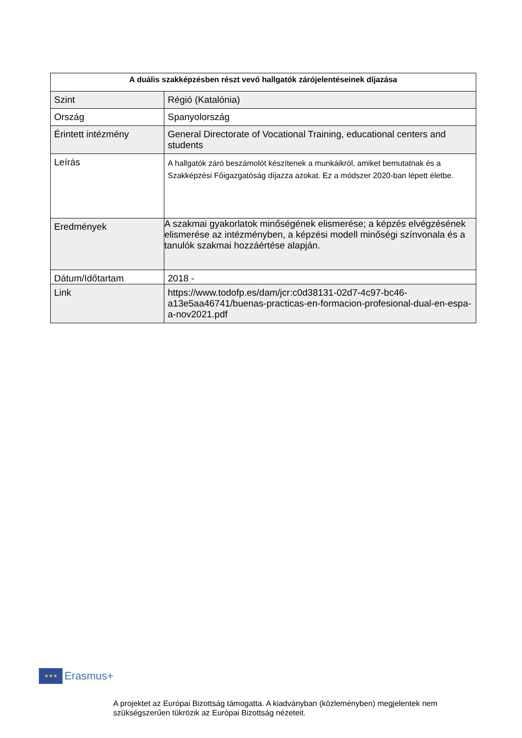| A duális szakképzésben részt vevő hallgatók zárójelentéseinek díjazása | |
| --- | --- |
| Szint | Régió (Katalónia) |
| Ország | Spanyolország |
| Érintett intézmény | General Directorate of Vocational Training, educational centers and students |
| Leírás | A hallgatók záró beszámolót készítenek a munkáikról, amiket bemutatnak és a Szakképzési Főigazgatóság díjazza azokat. Ez a módszer 2020-ban lépett életbe. |
| Eredmények | A szakmai gyakorlatok minőségének elismerése; a képzés elvégzésének elismerése az intézményben, a képzési modell minőségi színvonala és a tanulók szakmai hozzáértése alapján. |
| Dátum/Időtartam | 2018 - |
| Link | https://www.todofp.es/dam/jcr:c0d38131-02d7-4c97-bc46-a13e5aa46741/buenas-practicas-en-formacion-profesional-dual-en-espa-a-nov2021.pdf |
★★★ Erasmus+
A projektet az Európai Bizottság támogatta. A kiadványban (közleményben) megjelentek nem szükségszerűen tükrözik az Európai Bizottság nézeteit.